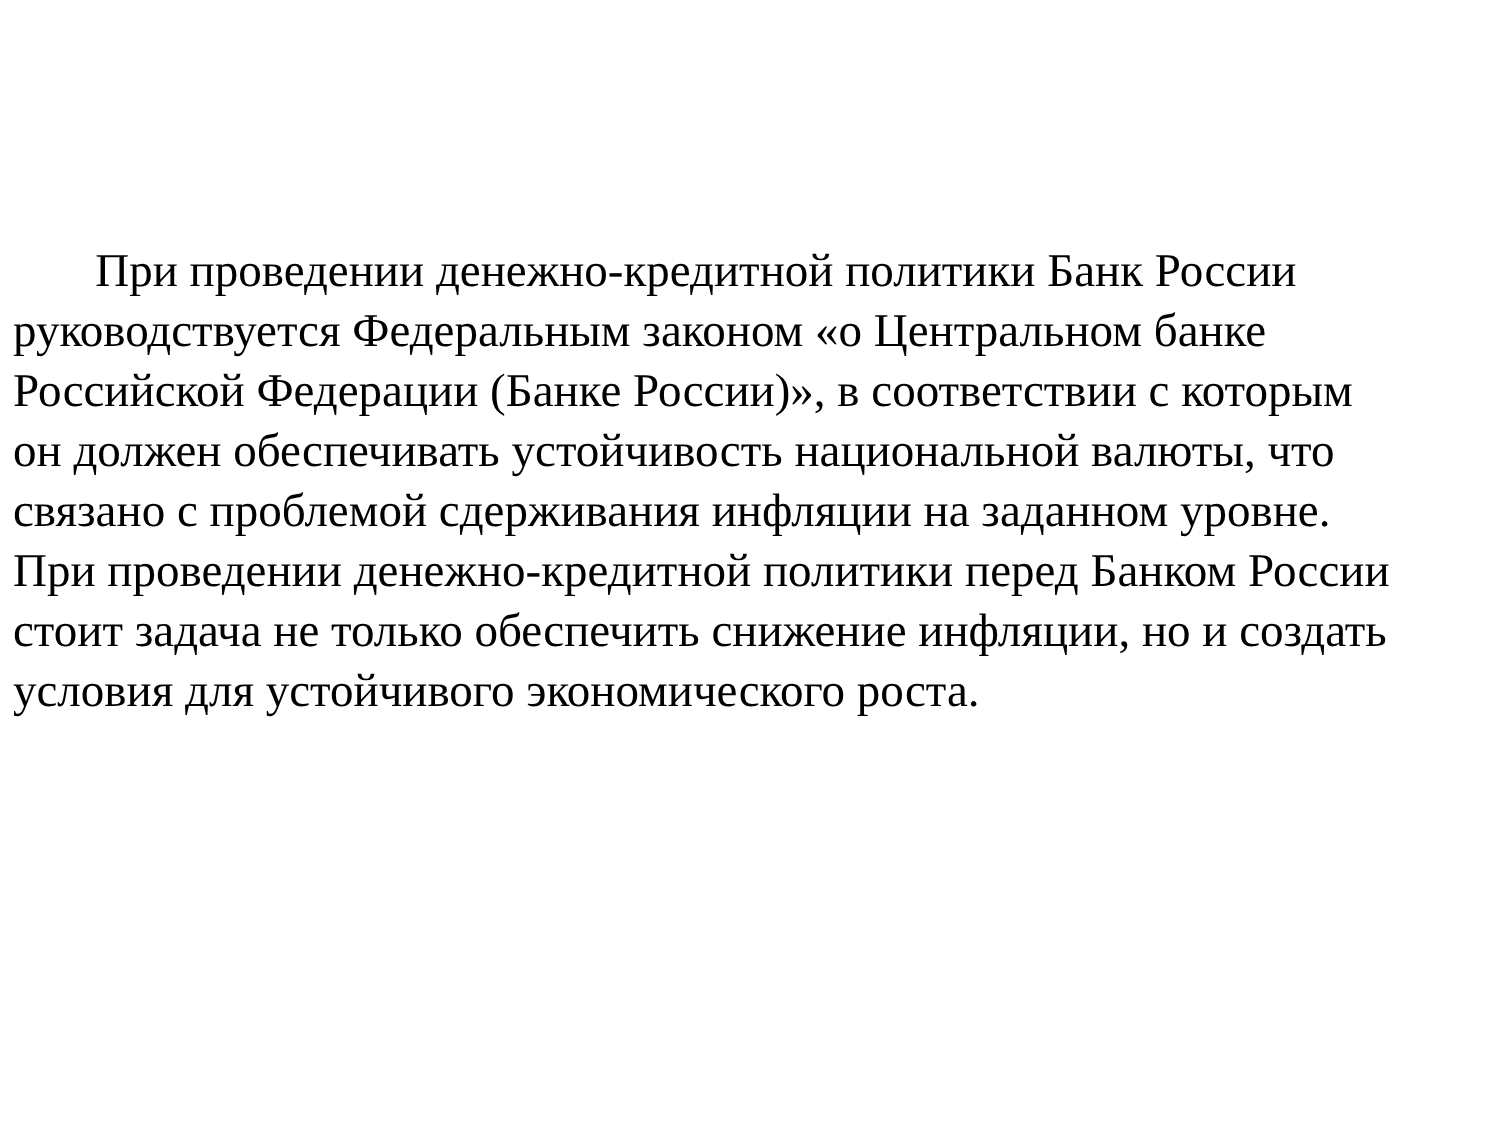При проведении денежно-кредитной политики Банк России
руководствуется Федеральным законом «о Центральном банке
Российской Федерации (Банке России)», в соответствии с которым
он должен обеспечивать устойчивость национальной валюты, что
связано с проблемой сдерживания инфляции на заданном уровне.
При проведении денежно-кредитной политики перед Банком России
стоит задача не только обеспечить снижение инфляции, но и создать
условия для устойчивого экономического роста.